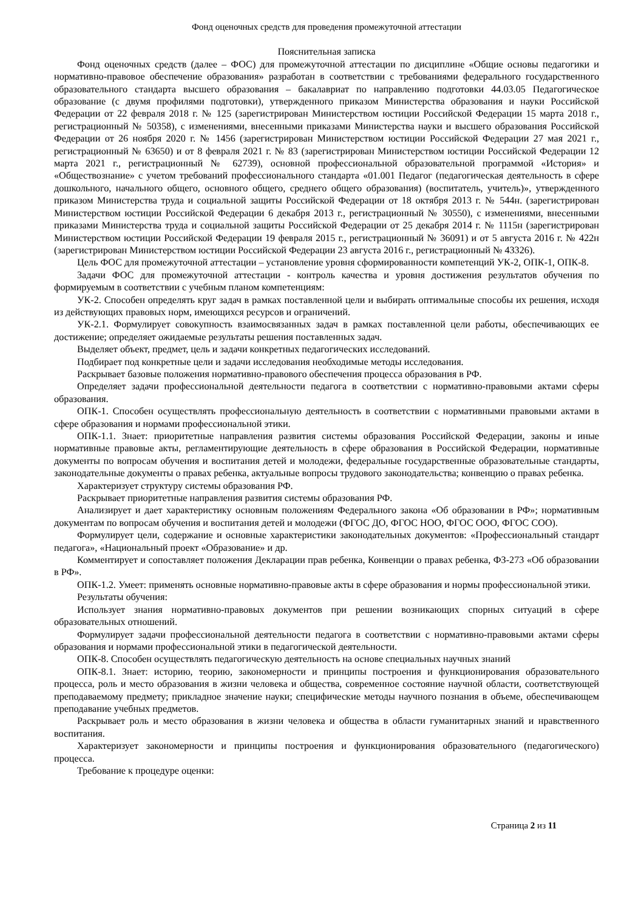Фонд оценочных средств для проведения промежуточной аттестации
Пояснительная записка
Фонд оценочных средств (далее – ФОС) для промежуточной аттестации по дисциплине «Общие основы педагогики и нормативно-правовое обеспечение образования» разработан в соответствии с требованиями федерального государственного образовательного стандарта высшего образования – бакалавриат по направлению подготовки 44.03.05 Педагогическое образование (с двумя профилями подготовки), утвержденного приказом Министерства образования и науки Российской Федерации от 22 февраля 2018 г. № 125 (зарегистрирован Министерством юстиции Российской Федерации 15 марта 2018 г., регистрационный № 50358), с изменениями, внесенными приказами Министерства науки и высшего образования Российской Федерации от 26 ноября 2020 г. № 1456 (зарегистрирован Министерством юстиции Российской Федерации 27 мая 2021 г., регистрационный № 63650) и от 8 февраля 2021 г. № 83 (зарегистрирован Министерством юстиции Российской Федерации 12 марта 2021 г., регистрационный № 62739), основной профессиональной образовательной программой «История» и «Обществознание» с учетом требований профессионального стандарта «01.001 Педагог (педагогическая деятельность в сфере дошкольного, начального общего, основного общего, среднего общего образования) (воспитатель, учитель)», утвержденного приказом Министерства труда и социальной защиты Российской Федерации от 18 октября 2013 г. № 544н. (зарегистрирован Министерством юстиции Российской Федерации 6 декабря 2013 г., регистрационный № 30550), с изменениями, внесенными приказами Министерства труда и социальной защиты Российской Федерации от 25 декабря 2014 г. № 1115н (зарегистрирован Министерством юстиции Российской Федерации 19 февраля 2015 г., регистрационный № 36091) и от 5 августа 2016 г. № 422н (зарегистрирован Министерством юстиции Российской Федерации 23 августа 2016 г., регистрационный № 43326).
Цель ФОС для промежуточной аттестации – установление уровня сформированности компетенций УК-2, ОПК-1, ОПК-8.
Задачи ФОС для промежуточной аттестации - контроль качества и уровня достижения результатов обучения по формируемым в соответствии с учебным планом компетенциям:
УК-2. Способен определять круг задач в рамках поставленной цели и выбирать оптимальные способы их решения, исходя из действующих правовых норм, имеющихся ресурсов и ограничений.
УК-2.1. Формулирует совокупность взаимосвязанных задач в рамках поставленной цели работы, обеспечивающих ее достижение; определяет ожидаемые результаты решения поставленных задач.
Выделяет объект, предмет, цель и задачи конкретных педагогических исследований.
Подбирает под конкретные цели и задачи исследования необходимые методы исследования.
Раскрывает базовые положения нормативно-правового обеспечения процесса образования в РФ.
Определяет задачи профессиональной деятельности педагога в соответствии с нормативно-правовыми актами сферы образования.
ОПК-1. Способен осуществлять профессиональную деятельность в соответствии с нормативными правовыми актами в сфере образования и нормами профессиональной этики.
ОПК-1.1. Знает: приоритетные направления развития системы образования Российской Федерации, законы и иные нормативные правовые акты, регламентирующие деятельность в сфере образования в Российской Федерации, нормативные документы по вопросам обучения и воспитания детей и молодежи, федеральные государственные образовательные стандарты, законодательные документы о правах ребенка, актуальные вопросы трудового законодательства; конвенцию о правах ребенка.
Характеризует структуру системы образования РФ.
Раскрывает приоритетные направления развития системы образования РФ.
Анализирует и дает характеристику основным положениям Федерального закона «Об образовании в РФ»; нормативным документам по вопросам обучения и воспитания детей и молодежи (ФГОС ДО, ФГОС НОО, ФГОС ООО, ФГОС СОО).
Формулирует цели, содержание и основные характеристики законодательных документов: «Профессиональный стандарт педагога», «Национальный проект «Образование» и др.
Комментирует и сопоставляет положения Декларации прав ребенка, Конвенции о правах ребенка, ФЗ-273 «Об образовании в РФ».
ОПК-1.2. Умеет: применять основные нормативно-правовые акты в сфере образования и нормы профессиональной этики.
Результаты обучения:
Использует знания нормативно-правовых документов при решении возникающих спорных ситуаций в сфере образовательных отношений.
Формулирует задачи профессиональной деятельности педагога в соответствии с нормативно-правовыми актами сферы образования и нормами профессиональной этики в педагогической деятельности.
ОПК-8. Способен осуществлять педагогическую деятельность на основе специальных научных знаний
ОПК-8.1. Знает: историю, теорию, закономерности и принципы построения и функционирования образовательного процесса, роль и место образования в жизни человека и общества, современное состояние научной области, соответствующей преподаваемому предмету; прикладное значение науки; специфические методы научного познания в объеме, обеспечивающем преподавание учебных предметов.
Раскрывает роль и место образования в жизни человека и общества в области гуманитарных знаний и нравственного воспитания.
Характеризует закономерности и принципы построения и функционирования образовательного (педагогического) процесса.
Требование к процедуре оценки:
Страница 2 из 11